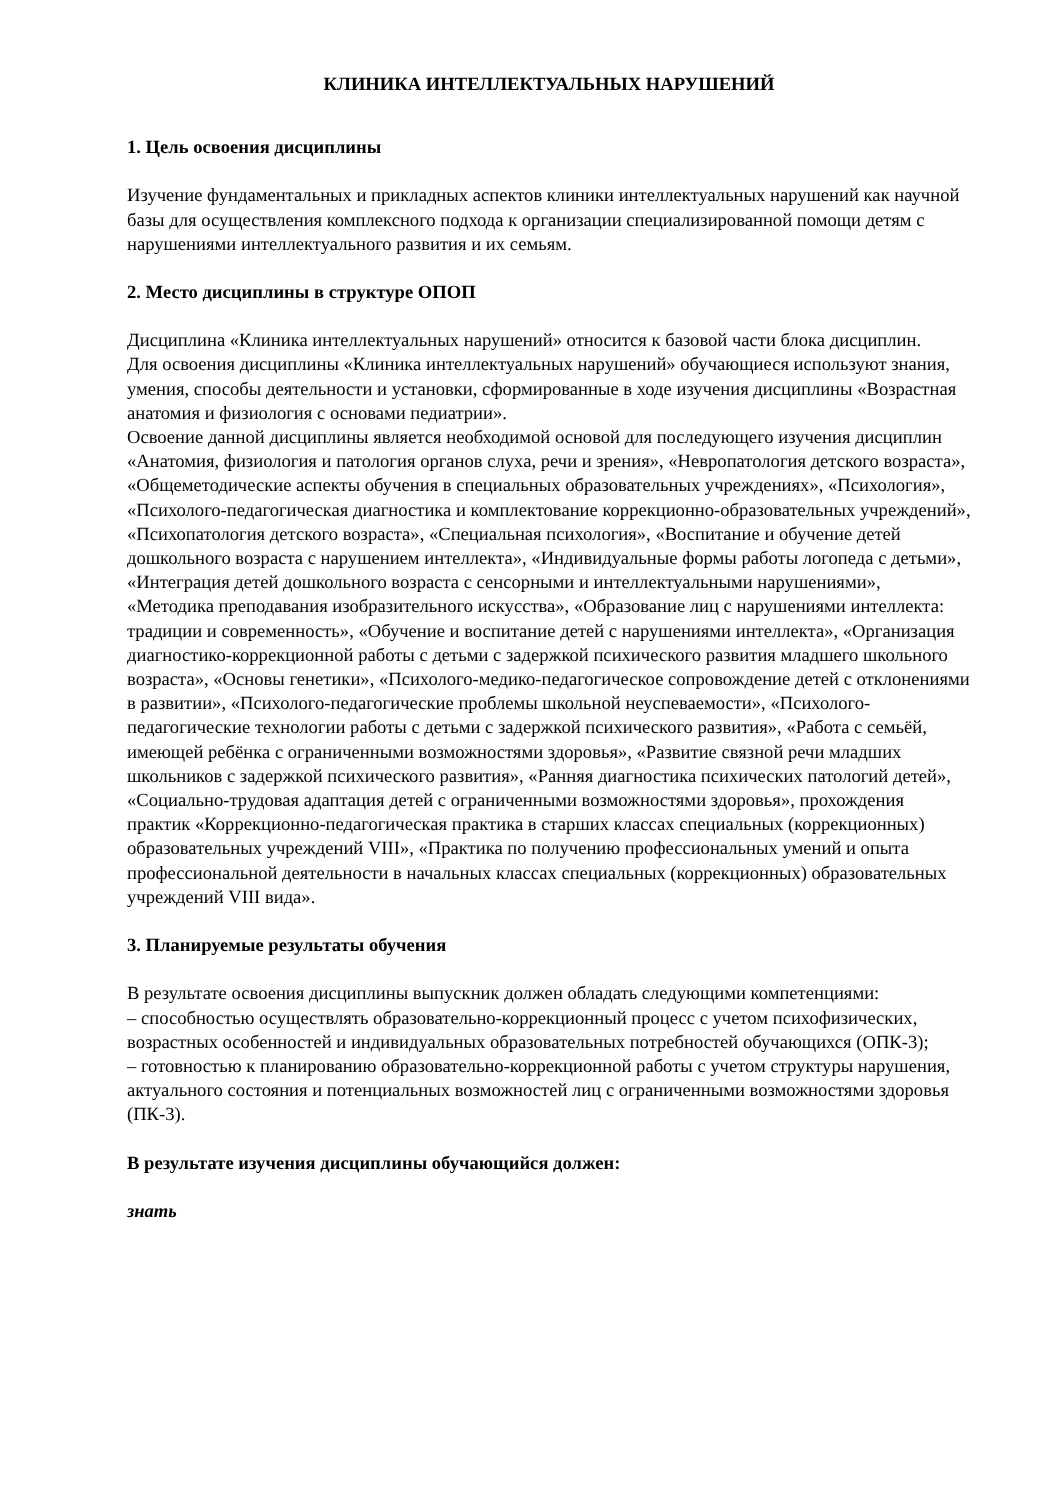КЛИНИКА ИНТЕЛЛЕКТУАЛЬНЫХ НАРУШЕНИЙ
1. Цель освоения дисциплины
Изучение фундаментальных и прикладных аспектов клиники интеллектуальных нарушений как научной базы для осуществления комплексного подхода к организации специализированной помощи детям с нарушениями интеллектуального развития и их семьям.
2. Место дисциплины в структуре ОПОП
Дисциплина «Клиника интеллектуальных нарушений» относится к базовой части блока дисциплин.
Для освоения дисциплины «Клиника интеллектуальных нарушений» обучающиеся используют знания, умения, способы деятельности и установки, сформированные в ходе изучения дисциплины «Возрастная анатомия и физиология с основами педиатрии».
Освоение данной дисциплины является необходимой основой для последующего изучения дисциплин «Анатомия, физиология и патология органов слуха, речи и зрения», «Невропатология детского возраста», «Общеметодические аспекты обучения в специальных образовательных учреждениях», «Психология», «Психолого-педагогическая диагностика и комплектование коррекционно-образовательных учреждений», «Психопатология детского возраста», «Специальная психология», «Воспитание и обучение детей дошкольного возраста с нарушением интеллекта», «Индивидуальные формы работы логопеда с детьми», «Интеграция детей дошкольного возраста с сенсорными и интеллектуальными нарушениями», «Методика преподавания изобразительного искусства», «Образование лиц с нарушениями интеллекта: традиции и современность», «Обучение и воспитание детей с нарушениями интеллекта», «Организация диагностико-коррекционной работы с детьми с задержкой психического развития младшего школьного возраста», «Основы генетики», «Психолого-медико-педагогическое сопровождение детей с отклонениями в развитии», «Психолого-педагогические проблемы школьной неуспеваемости», «Психолого-педагогические технологии работы с детьми с задержкой психического развития», «Работа с семьёй, имеющей ребёнка с ограниченными возможностями здоровья», «Развитие связной речи младших школьников с задержкой психического развития», «Ранняя диагностика психических патологий детей», «Социально-трудовая адаптация детей с ограниченными возможностями здоровья», прохождения практик «Коррекционно-педагогическая практика в старших классах специальных (коррекционных) образовательных учреждений VIII», «Практика по получению профессиональных умений и опыта профессиональной деятельности в начальных классах специальных (коррекционных) образовательных учреждений VIII вида».
3. Планируемые результаты обучения
В результате освоения дисциплины выпускник должен обладать следующими компетенциями:
– способностью осуществлять образовательно-коррекционный процесс с учетом психофизических, возрастных особенностей и индивидуальных образовательных потребностей обучающихся (ОПК-3);
– готовностью к планированию образовательно-коррекционной работы с учетом структуры нарушения, актуального состояния и потенциальных возможностей лиц с ограниченными возможностями здоровья (ПК-3).
В результате изучения дисциплины обучающийся должен:
знать